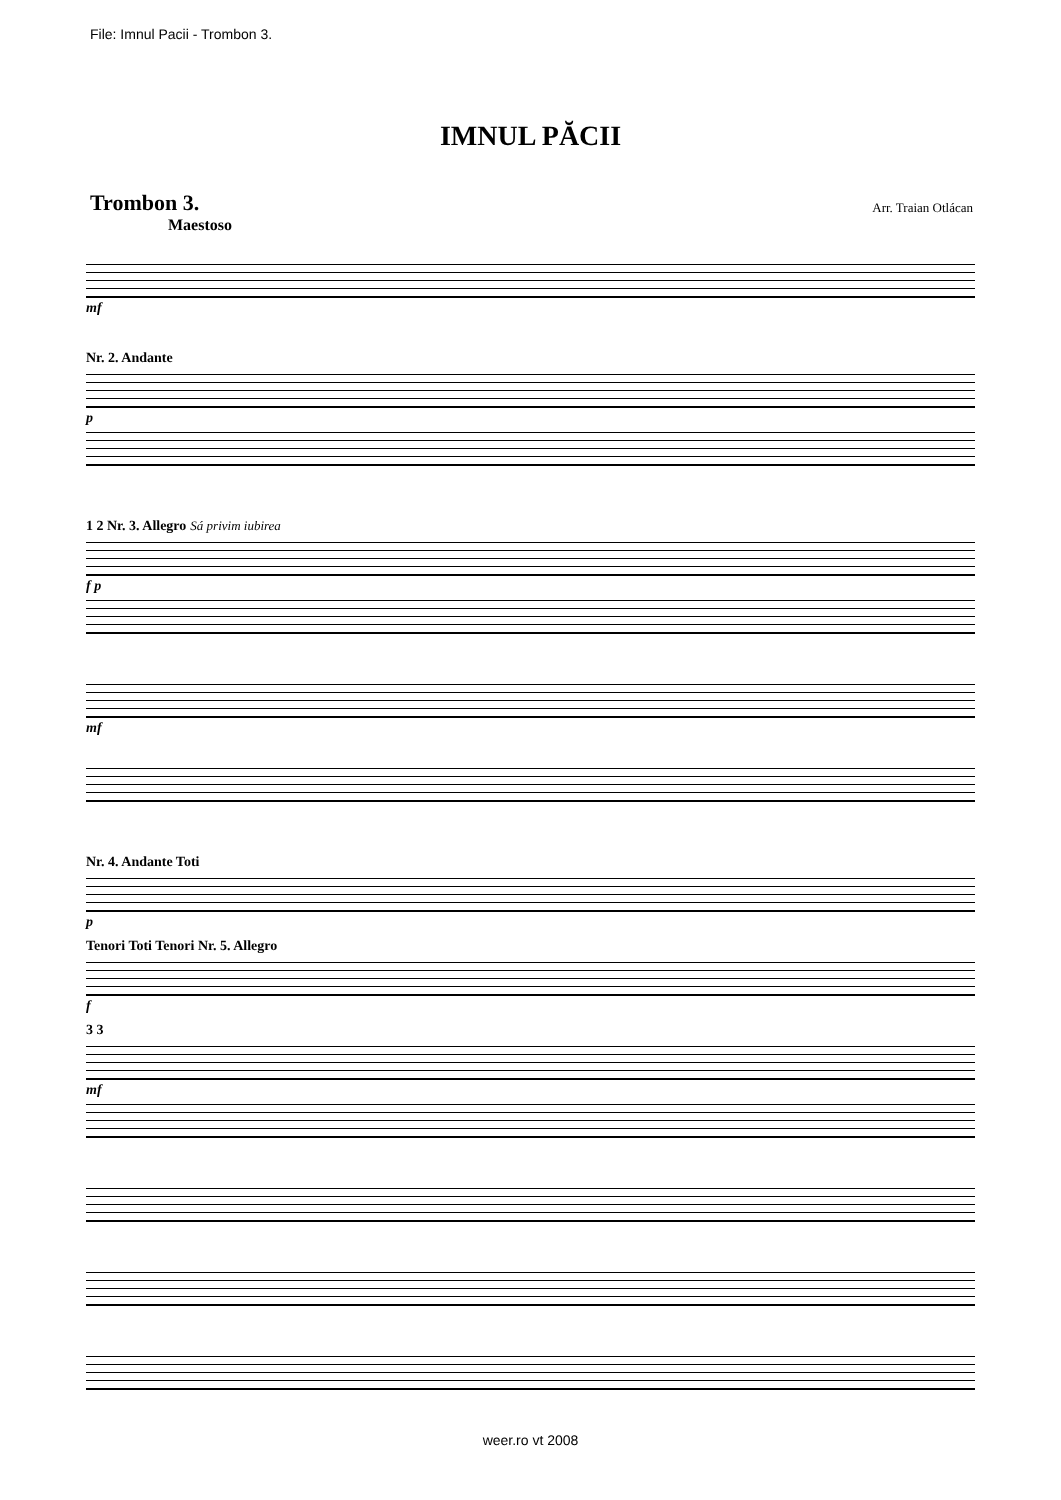File: Imnul Pacii - Trombon 3.
IMNUL PĂCII
Trombon 3. Arr. Traian Otlácan
Maestoso
mf
Nr. 2. Andante
p
1 2 Nr. 3. Allegro Sá privim iubirea
f p
mf
Nr. 4. Andante Toti
p
Tenori Toti Tenori Nr. 5. Allegro
f
3 3
mf
weer.ro vt 2008